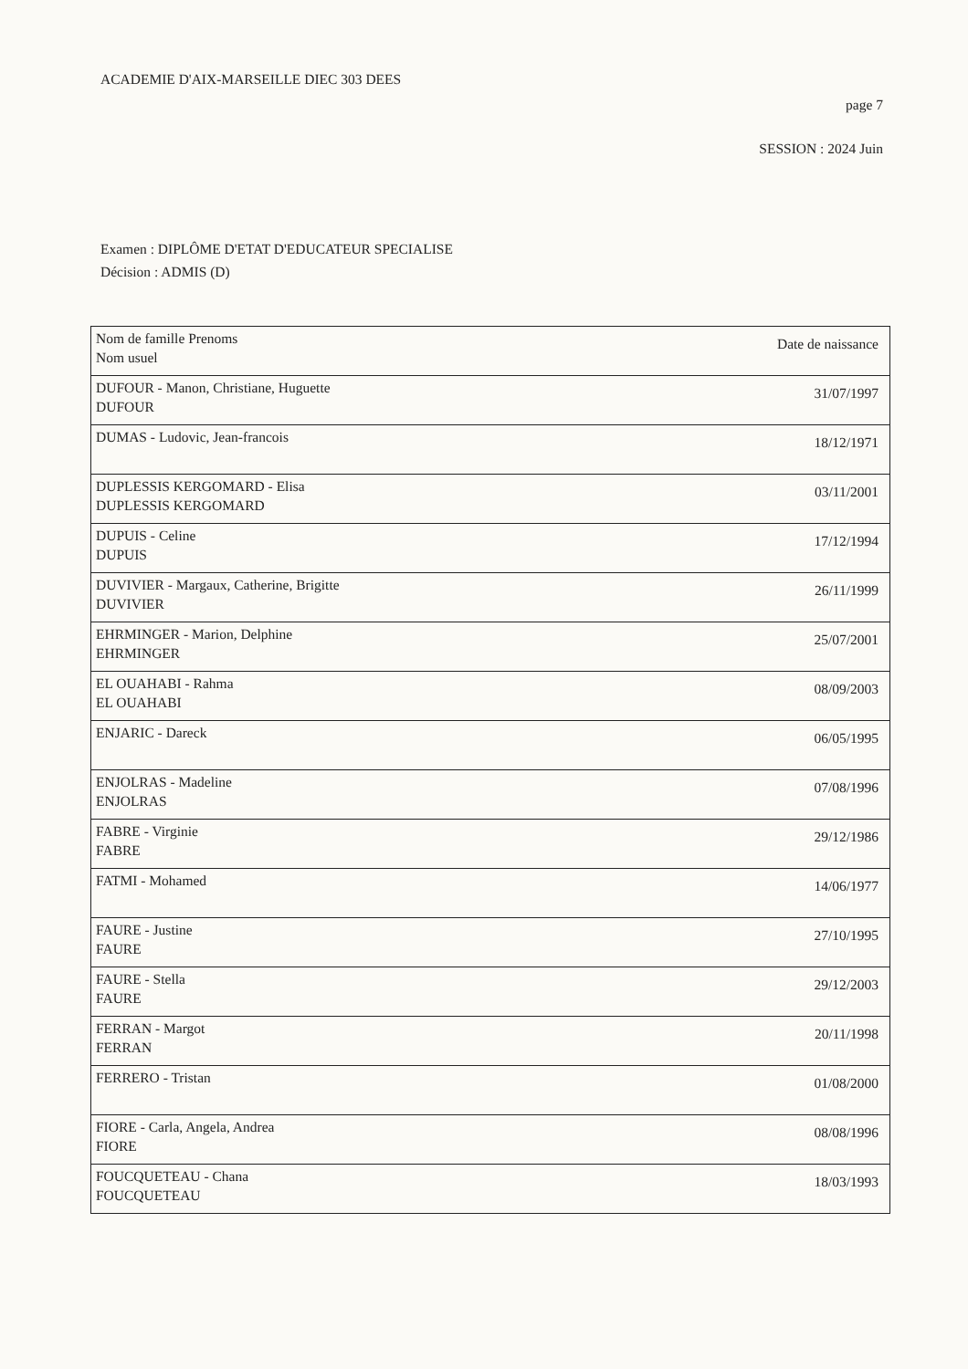ACADEMIE D'AIX-MARSEILLE DIEC 303 DEES
page 7
SESSION : 2024 Juin
Examen : DIPLÔME D'ETAT D'EDUCATEUR SPECIALISE
Décision : ADMIS (D)
| Nom de famille Prenoms Nom usuel | Date de naissance |
| DUFOUR - Manon, Christiane, Huguette DUFOUR | 31/07/1997 |
| DUMAS - Ludovic, Jean-francois | 18/12/1971 |
| DUPLESSIS KERGOMARD - Elisa DUPLESSIS KERGOMARD | 03/11/2001 |
| DUPUIS - Celine DUPUIS | 17/12/1994 |
| DUVIVIER - Margaux, Catherine, Brigitte DUVIVIER | 26/11/1999 |
| EHRMINGER - Marion, Delphine EHRMINGER | 25/07/2001 |
| EL OUAHABI - Rahma EL OUAHABI | 08/09/2003 |
| ENJARIC - Dareck | 06/05/1995 |
| ENJOLRAS - Madeline ENJOLRAS | 07/08/1996 |
| FABRE - Virginie FABRE | 29/12/1986 |
| FATMI - Mohamed | 14/06/1977 |
| FAURE - Justine FAURE | 27/10/1995 |
| FAURE - Stella FAURE | 29/12/2003 |
| FERRAN - Margot FERRAN | 20/11/1998 |
| FERRERO - Tristan | 01/08/2000 |
| FIORE - Carla, Angela, Andrea FIORE | 08/08/1996 |
| FOUCQUETEAU - Chana FOUCQUETEAU | 18/03/1993 |